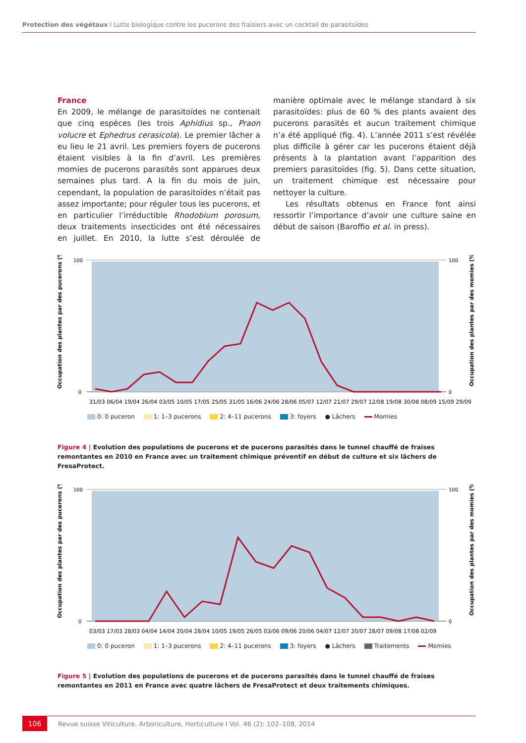Protection des végétaux I Lutte biologique contre les pucerons des fraisiers avec un cocktail de parasitoïdes
France
En 2009, le mélange de parasitoïdes ne contenait que cinq espèces (les trois Aphidius sp., Praon volucre et Ephedrus cerasicola). Le premier lâcher a eu lieu le 21 avril. Les premiers foyers de pucerons étaient visibles à la fin d’avril. Les premières momies de pucerons parasités sont apparues deux semaines plus tard. A la fin du mois de juin, cependant, la population de parasitoïdes n’était pas assez importante; pour réguler tous les pucerons, et en particulier l’irréductible Rhodobium porosum, deux traitements insecticides ont été nécessaires en juillet. En 2010, la lutte s’est déroulée de manière optimale avec le mélange standard à six parasitoïdes: plus de 60 % des plants avaient des pucerons parasités et aucun traitement chimique n’a été appliqué (fig. 4). L’année 2011 s’est révélée plus difficile à gérer car les pucerons étaient déjà présents à la plantation avant l’apparition des premiers parasitoïdes (fig. 5). Dans cette situation, un traitement chimique est nécessaire pour nettoyer la culture.
Les résultats obtenus en France font ainsi ressortir l’importance d’avoir une culture saine en début de saison (Baroffio et al. in press).
Occupation des plantes par des pucerons (%)
Occupation des plantes par des momies (%)
100
0
100
0
31/03 06/04 19/04 26/04 03/05 10/05 17/05 25/05 31/05 16/06 24/06 28/06 05/07 12/07 21/07 29/07 12/08 19/08 30/08 08/09 15/09 29/09
0: 0 puceron 1: 1–3 pucerons 2: 4–11 pucerons 3: foyers ● Lâchers Momies
Figure 4 | Evolution des populations de pucerons et de pucerons parasités dans le tunnel chauffé de fraises remontantes en 2010 en France avec un traitement chimique préventif en début de culture et six lâchers de FresaProtect.
Occupation des plantes par des pucerons (%)
Occupation des plantes par des momies (%)
100
0
100
0
03/03 17/03 28/03 04/04 14/04 20/04 28/04 10/05 19/05 26/05 03/06 09/06 20/06 04/07 12/07 20/07 28/07 09/08 17/08 02/09
0: 0 puceron 1: 1–3 pucerons 2: 4–11 pucerons 3: foyers ● Lâchers Traitements Momies
Figure 5 | Evolution des populations de pucerons et de pucerons parasités dans le tunnel chauffé de fraises remontantes en 2011 en France avec quatre lâchers de FresaProtect et deux traitements chimiques.
106
Revue suisse Viticulture, Arboriculture, Horticulture I Vol. 46 (2): 102–108, 2014